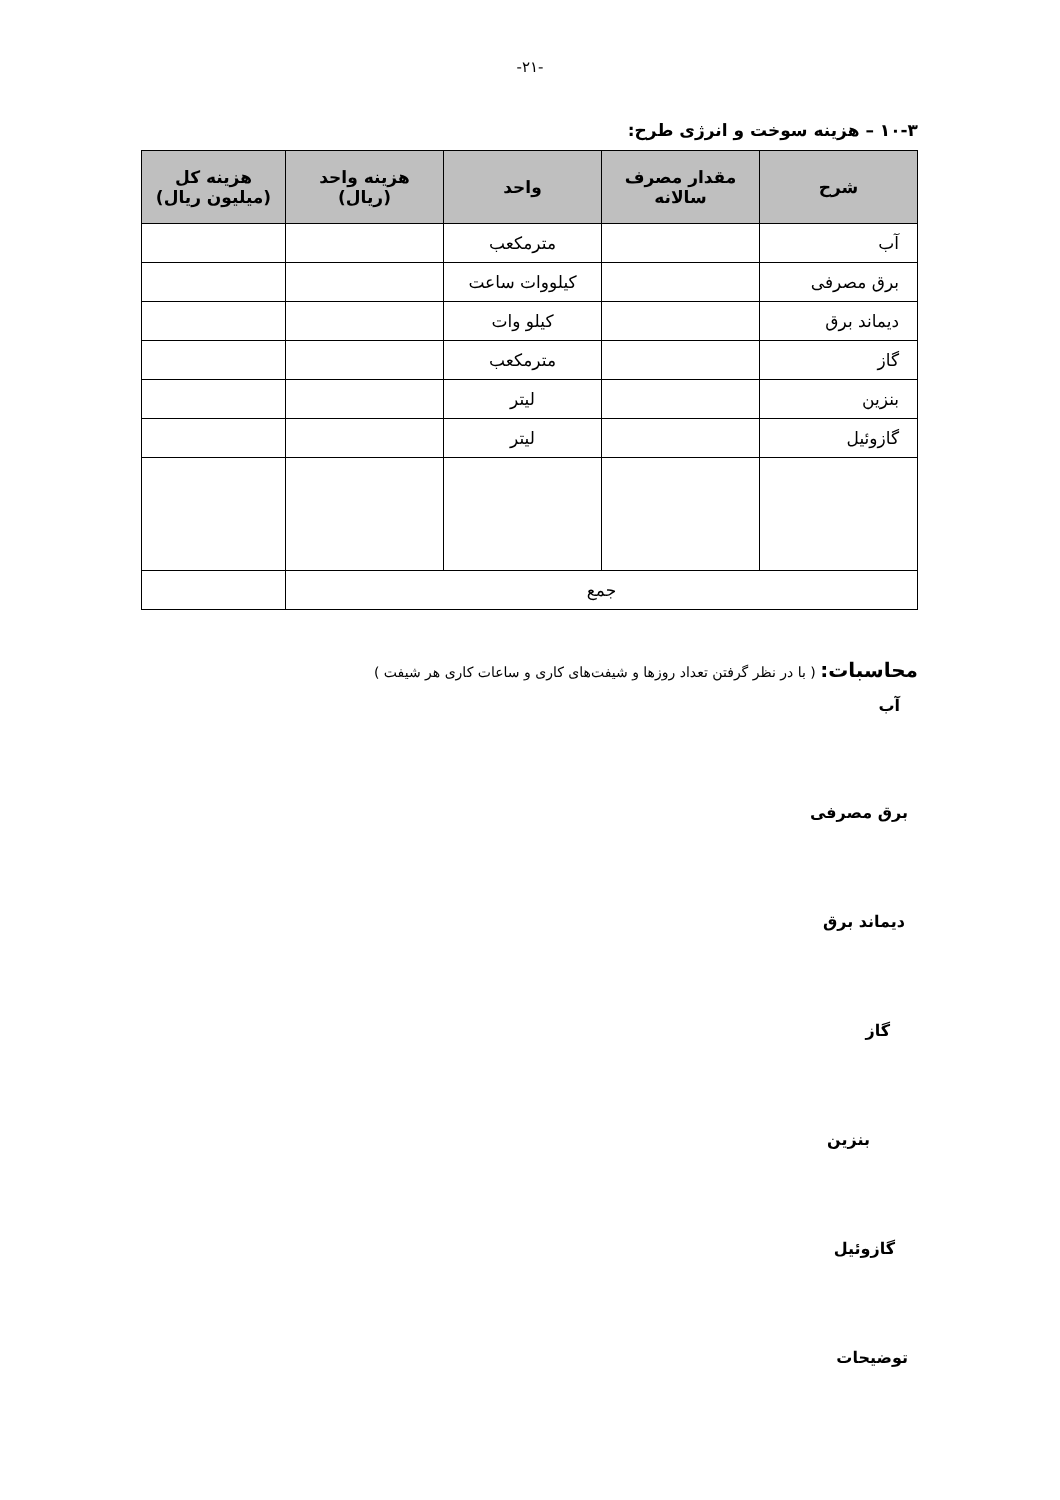-۲۱-
۱۰-۳ – هزینه سوخت و انرژی طرح:
| شرح | مقدار مصرف سالانه | واحد | هزینه واحد (ریال) | هزینه کل (میلیون ریال) |
| --- | --- | --- | --- | --- |
| آب | | مترمکعب | | |
| برق مصرفی | | کیلووات ساعت | | |
| دیماند برق | | کیلو وات | | |
| گاز | | مترمکعب | | |
| بنزین | | لیتر | | |
| گازوئیل | | لیتر | | |
| جمع | | | | |
محاسبات: ( با در نظر گرفتن تعداد روزها و شیفت‌های کاری و ساعات کاری هر شیفت )
آب
برق مصرفی
دیماند برق
گاز
بنزین
گازوئیل
توضیحات